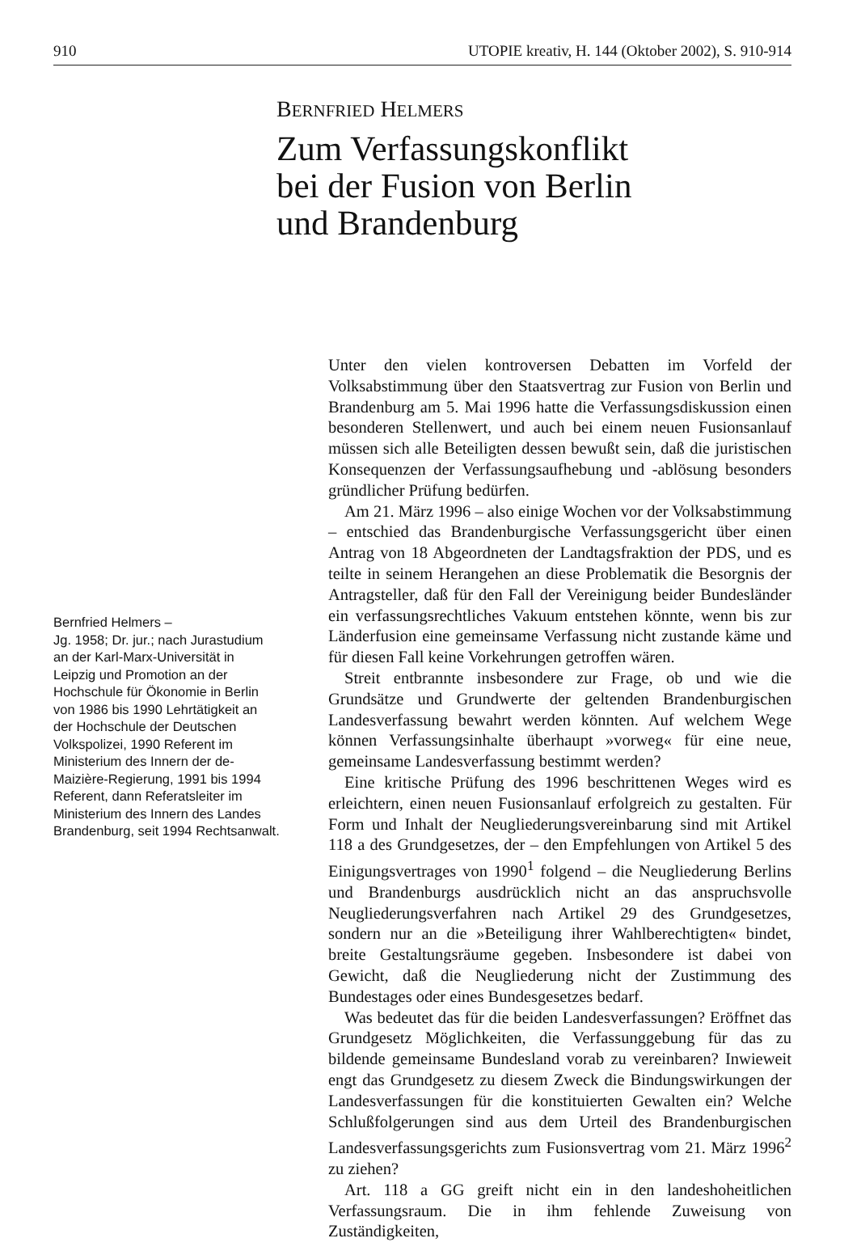910 UTOPIE kreativ, H. 144 (Oktober 2002), S. 910-914
BERNFRIED HELMERS
Zum Verfassungskonflikt
bei der Fusion von Berlin
und Brandenburg
Bernfried Helmers –
Jg. 1958; Dr. jur.; nach Jurastudium an der Karl-Marx-Universität in Leipzig und Promotion an der Hochschule für Ökonomie in Berlin von 1986 bis 1990 Lehrtätigkeit an der Hochschule der Deutschen Volkspolizei, 1990 Referent im Ministerium des Innern der de-Maizière-Regierung, 1991 bis 1994 Referent, dann Referatsleiter im Ministerium des Innern des Landes Brandenburg, seit 1994 Rechtsanwalt.
Unter den vielen kontroversen Debatten im Vorfeld der Volksabstimmung über den Staatsvertrag zur Fusion von Berlin und Brandenburg am 5. Mai 1996 hatte die Verfassungsdiskussion einen besonderen Stellenwert, und auch bei einem neuen Fusionsanlauf müssen sich alle Beteiligten dessen bewußt sein, daß die juristischen Konsequenzen der Verfassungsaufhebung und -ablösung besonders gründlicher Prüfung bedürfen.
Am 21. März 1996 – also einige Wochen vor der Volksabstimmung – entschied das Brandenburgische Verfassungsgericht über einen Antrag von 18 Abgeordneten der Landtagsfraktion der PDS, und es teilte in seinem Herangehen an diese Problematik die Besorgnis der Antragsteller, daß für den Fall der Vereinigung beider Bundesländer ein verfassungsrechtliches Vakuum entstehen könnte, wenn bis zur Länderfusion eine gemeinsame Verfassung nicht zustande käme und für diesen Fall keine Vorkehrungen getroffen wären.
Streit entbrannte insbesondere zur Frage, ob und wie die Grundsätze und Grundwerte der geltenden Brandenburgischen Landesverfassung bewahrt werden könnten. Auf welchem Wege können Verfassungsinhalte überhaupt »vorweg« für eine neue, gemeinsame Landesverfassung bestimmt werden?
Eine kritische Prüfung des 1996 beschrittenen Weges wird es erleichtern, einen neuen Fusionsanlauf erfolgreich zu gestalten. Für Form und Inhalt der Neugliederungsvereinbarung sind mit Artikel 118 a des Grundgesetzes, der – den Empfehlungen von Artikel 5 des Einigungsvertrages von 1990<sup>1</sup> folgend – die Neugliederung Berlins und Brandenburgs ausdrücklich nicht an das anspruchsvolle Neugliederungsverfahren nach Artikel 29 des Grundgesetzes, sondern nur an die »Beteiligung ihrer Wahlberechtigten« bindet, breite Gestaltungsräume gegeben. Insbesondere ist dabei von Gewicht, daß die Neugliederung nicht der Zustimmung des Bundestages oder eines Bundesgesetzes bedarf.
Was bedeutet das für die beiden Landesverfassungen? Eröffnet das Grundgesetz Möglichkeiten, die Verfassunggebung für das zu bildende gemeinsame Bundesland vorab zu vereinbaren? Inwieweit engt das Grundgesetz zu diesem Zweck die Bindungswirkungen der Landesverfassungen für die konstituierten Gewalten ein? Welche Schlußfolgerungen sind aus dem Urteil des Brandenburgischen Landesverfassungsgerichts zum Fusionsvertrag vom 21. März 1996<sup>2</sup> zu ziehen?
Art. 118 a GG greift nicht ein in den landeshoheitlichen Verfassungsraum. Die in ihm fehlende Zuweisung von Zuständigkeiten,